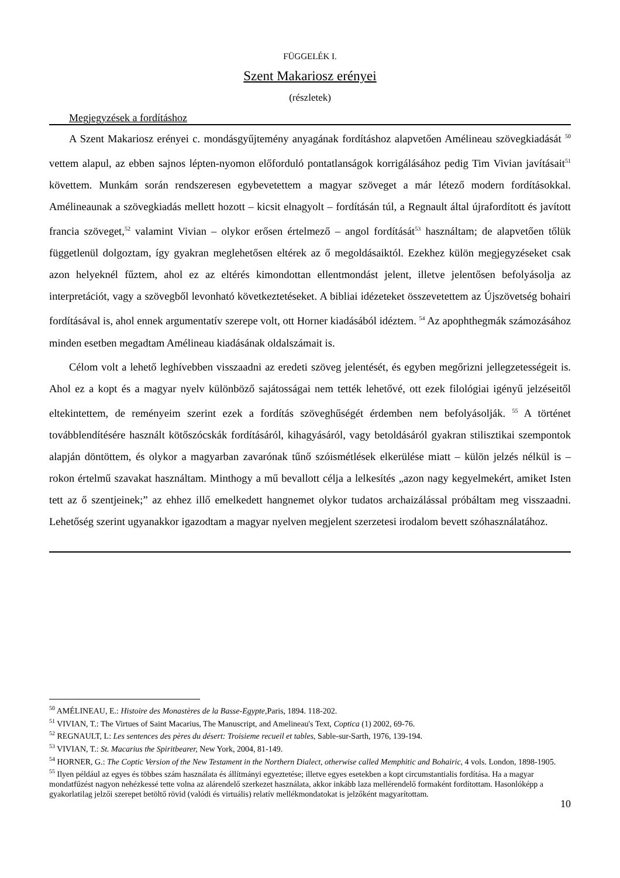FÜGGELÉK I.
Szent Makariosz erényei
(részletek)
Megjegyzések a fordításhoz
A Szent Makariosz erényei c. mondásgyűjtemény anyagának fordításhoz alapvetően Amélineau szövegkiadását <sup>50</sup> vettem alapul, az ebben sajnos lépten-nyomon előforduló pontatlanságok korrigálásához pedig Tim Vivian javításait<sup>51</sup> követtem. Munkám során rendszeresen egybevetettem a magyar szöveget a már létező modern fordításokkal. Amélineaunak a szövegkiadás mellett hozott – kicsit elnagyolt – fordításán túl, a Regnault által újrafordított és javított francia szöveget,<sup>52</sup> valamint Vivian – olykor erősen értelmező – angol fordítását<sup>53</sup> használtam; de alapvetően tőlük függetlenül dolgoztam, így gyakran meglehetősen eltérek az ő megoldásaiktól. Ezekhez külön megjegyzéseket csak azon helyeknél fűztem, ahol ez az eltérés kimondottan ellentmondást jelent, illetve jelentősen befolyásolja az interpretációt, vagy a szövegből levonható következtetéseket. A bibliai idézeteket összevetettem az Újszövetség bohairi fordításával is, ahol ennek argumentatív szerepe volt, ott Horner kiadásából idéztem. <sup>54</sup> Az apophthegmák számozásához minden esetben megadtam Amélineau kiadásának oldalszámait is.
Célom volt a lehető leghívebben visszaadni az eredeti szöveg jelentését, és egyben megőrizni jellegzetességeit is. Ahol ez a kopt és a magyar nyelv különböző sajátosságai nem tették lehetővé, ott ezek filológiai igényű jelzéseitől eltekintettem, de reményeim szerint ezek a fordítás szöveghűségét érdemben nem befolyásolják. <sup>55</sup> A történet továbblendítésére használt kötőszócskák fordításáról, kihagyásáról, vagy betoldásáról gyakran stilisztikai szempontok alapján döntöttem, és olykor a magyarban zavarónak tűnő szóismétlések elkerülése miatt – külön jelzés nélkül is – rokon értelmű szavakat használtam. Minthogy a mű bevallott célja a lelkesítés „azon nagy kegyelmekért, amiket Isten tett az ő szentjeinek;” az ehhez illő emelkedett hangnemet olykor tudatos archaizálással próbáltam meg visszaadni. Lehetőség szerint ugyanakkor igazodtam a magyar nyelven megjelent szerzetesi irodalom bevett szóhasználatához.
<sup>50</sup> AMÉLINEAU, E.: Histoire des Monastères de la Basse-Egypte, Paris, 1894. 118-202.
<sup>51</sup> VIVIAN, T.: The Virtues of Saint Macarius, The Manuscript, and Amelineau's Text, Coptica (1) 2002, 69-76.
<sup>52</sup> REGNAULT, L: Les sentences des pères du désert: Troisieme recueil et tables, Sable-sur-Sarth, 1976, 139-194.
<sup>53</sup> VIVIAN, T.: St. Macarius the Spiritbearer, New York, 2004, 81-149.
<sup>54</sup> HORNER, G.: The Coptic Version of the New Testament in the Northern Dialect, otherwise called Memphitic and Bohairic, 4 vols. London, 1898-1905.
<sup>55</sup> Ilyen például az egyes és többes szám használata és állítmányi egyeztetése; illetve egyes esetekben a kopt circumstantialis fordítása. Ha a magyar mondatfűzést nagyon nehézkessé tette volna az alárendelő szerkezet használata, akkor inkább laza mellérendelő formaként fordítottam. Hasonlóképp a gyakorlatilag jelzői szerepet betöltő rövid (valódi és virtuális) relatív mellékmondatokat is jelzőként magyarítottam.
10